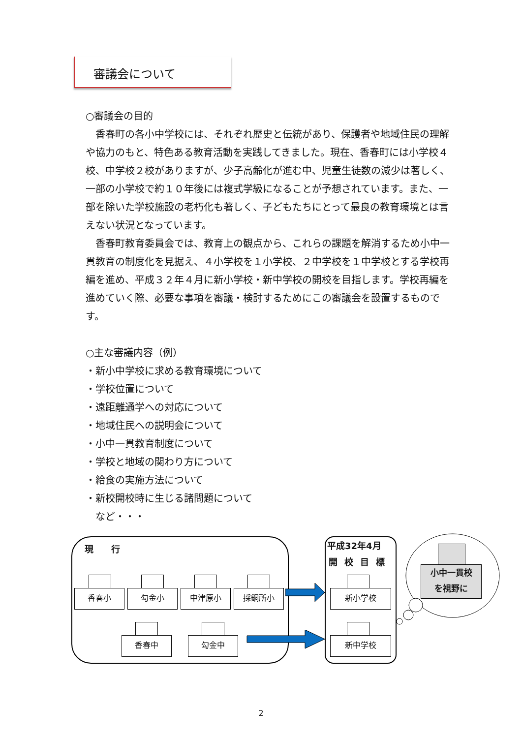審議会について
○審議会の目的
　香春町の各小中学校には、それぞれ歴史と伝統があり、保護者や地域住民の理解や協力のもと、特色ある教育活動を実践してきました。現在、香春町には小学校４校、中学校２校がありますが、少子高齢化が進む中、児童生徒数の減少は著しく、一部の小学校で約１０年後には複式学級になることが予想されています。また、一部を除いた学校施設の老朽化も著しく、子どもたちにとって最良の教育環境とは言えない状況となっています。
　香春町教育委員会では、教育上の観点から、これらの課題を解消するため小中一貫教育の制度化を見据え、４小学校を１小学校、２中学校を１中学校とする学校再編を進め、平成３２年４月に新小学校・新中学校の開校を目指します。学校再編を進めていく際、必要な事項を審議・検討するためにこの審議会を設置するものです。
○主な審議内容（例）
・新小中学校に求める教育環境について
・学校位置について
・遠距離通学への対応について
・地域住民への説明会について
・小中一貫教育制度について
・学校と地域の関わり方について
・給食の実施方法について
・新校開校時に生じる諸問題について
　など・・・
現　　行
香春小 勾金小 中津原小 採銅所小
香春中 勾金中
平成32年4月
開校目標
新小学校
新中学校
小中一貫校
を視野に
2